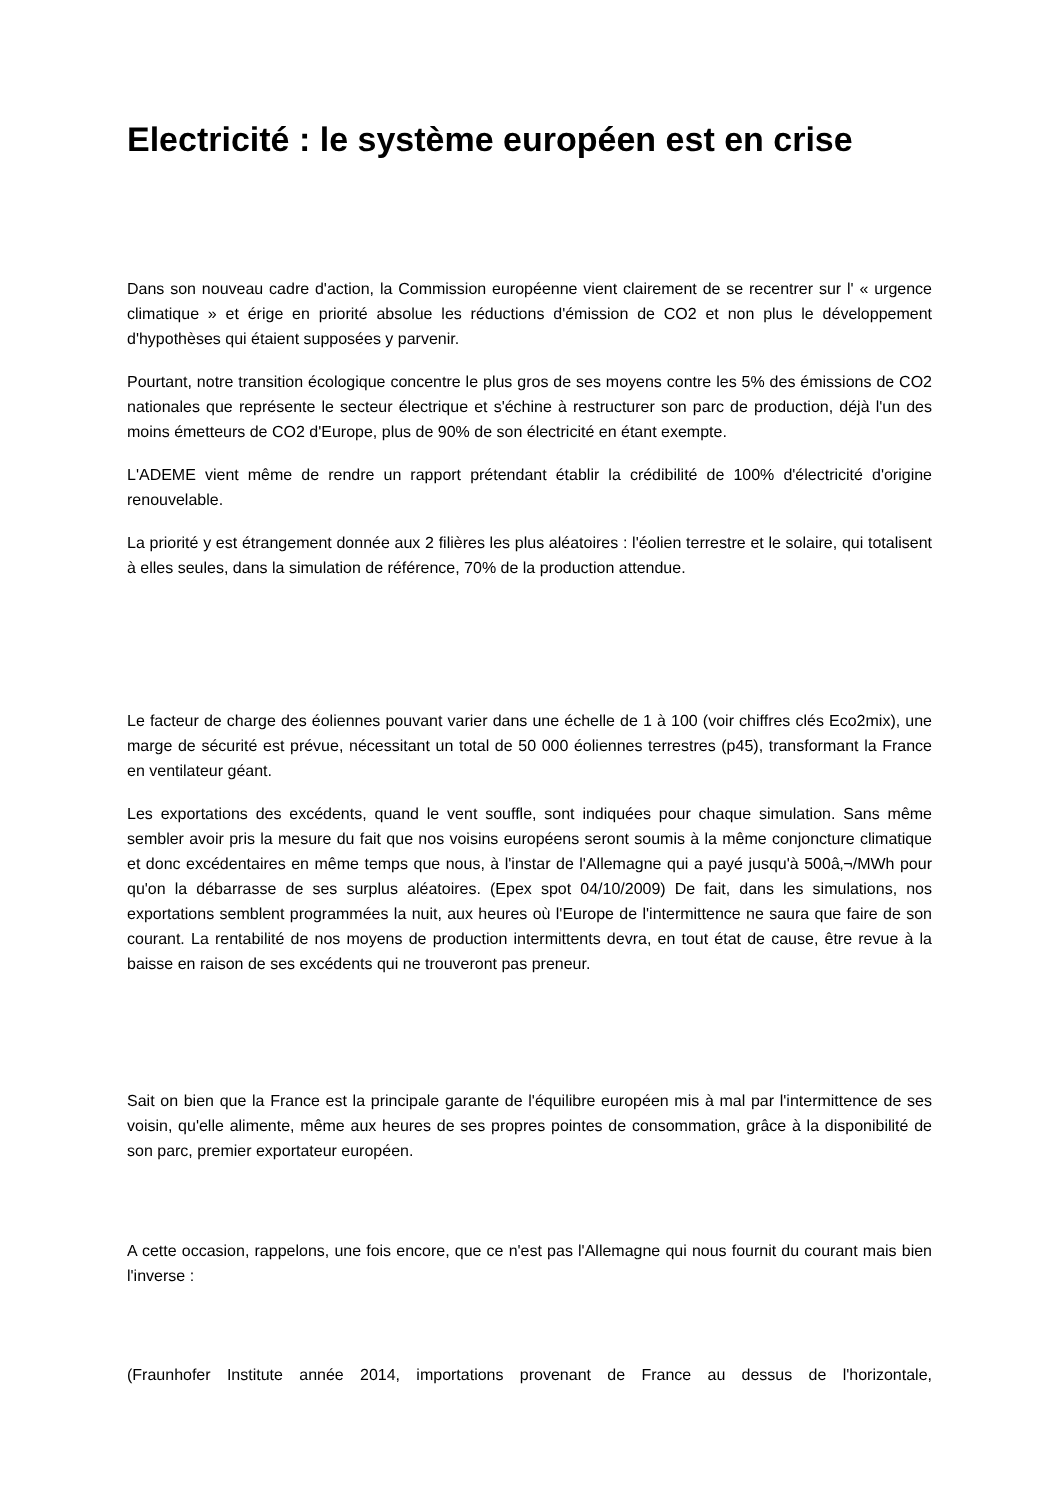Electricité : le système européen est en crise
Dans son nouveau cadre d'action, la Commission européenne vient clairement de se recentrer sur l' « urgence climatique » et érige en priorité absolue les réductions d'émission de CO2 et non plus le développement d'hypothèses qui étaient supposées y parvenir.
Pourtant, notre transition écologique concentre le plus gros de ses moyens contre les 5% des émissions de CO2 nationales que représente le secteur électrique et s'échine à restructurer son parc de production, déjà l'un des moins émetteurs de CO2 d'Europe, plus de 90% de son électricité en étant exempte.
L'ADEME vient même de rendre un rapport prétendant établir la crédibilité de 100% d'électricité d'origine renouvelable.
La priorité y est étrangement donnée aux 2 filières les plus aléatoires : l'éolien terrestre et le solaire, qui totalisent à elles seules, dans la simulation de référence, 70% de la production attendue.
Le facteur de charge des éoliennes pouvant varier dans une échelle de 1 à 100 (voir chiffres clés Eco2mix), une marge de sécurité est prévue, nécessitant un total de 50 000 éoliennes terrestres (p45), transformant la France en ventilateur géant.
Les exportations des excédents, quand le vent souffle, sont indiquées pour chaque simulation. Sans même sembler avoir pris la mesure du fait que nos voisins européens seront soumis à la même conjoncture climatique et donc excédentaires en même temps que nous, à l'instar de l'Allemagne qui a payé jusqu'à 500â‚¬/MWh pour qu'on la débarrasse de ses surplus aléatoires. (Epex spot 04/10/2009) De fait, dans les simulations, nos exportations semblent programmées la nuit, aux heures où l'Europe de l'intermittence ne saura que faire de son courant. La rentabilité de nos moyens de production intermittents devra, en tout état de cause, être revue à la baisse en raison de ses excédents qui ne trouveront pas preneur.
Sait on bien que la France est la principale garante de l'équilibre européen mis à mal par l'intermittence de ses voisin, qu'elle alimente, même aux heures de ses propres pointes de consommation, grâce à la disponibilité de son parc, premier exportateur européen.
A cette occasion, rappelons, une fois encore, que ce n'est pas l'Allemagne qui nous fournit du courant mais bien l'inverse :
(Fraunhofer Institute année 2014, importations provenant de France au dessus de l'horizontale,